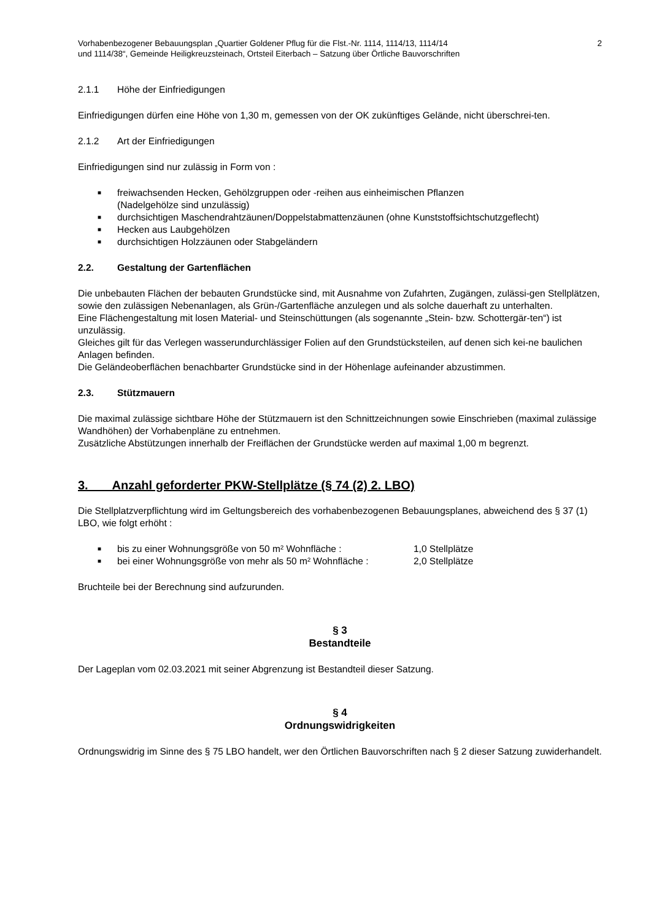Vorhabenbezogener Bebauungsplan „Quartier Goldener Pflug für die Flst.-Nr. 1114, 1114/13, 1114/14
und 1114/38“, Gemeinde Heiligkreuzsteinach, Ortsteil Eiterbach – Satzung über Örtliche Bauvorschriften
2
2.1.1 Höhe der Einfriedigungen
Einfriedigungen dürfen eine Höhe von 1,30 m, gemessen von der OK zukünftiges Gelände, nicht überschrei-ten.
2.1.2 Art der Einfriedigungen
Einfriedigungen sind nur zulässig in Form von :
■ freiwachsenden Hecken, Gehölzgruppen oder -reihen aus einheimischen Pflanzen
(Nadelgehölze sind unzulässig)
■ durchsichtigen Maschendrahtzäunen/Doppelstabmattenzäunen (ohne Kunststoffsichtschutzgeflecht)
■ Hecken aus Laubgehölzen
■ durchsichtigen Holzzäunen oder Stabgeländern
2.2. Gestaltung der Gartenflächen
Die unbebauten Flächen der bebauten Grundstücke sind, mit Ausnahme von Zufahrten, Zugängen, zulässi-gen Stellplätzen, sowie den zulässigen Nebenanlagen, als Grün-/Gartenfläche anzulegen und als solche dauerhaft zu unterhalten.
Eine Flächengestaltung mit losen Material- und Steinschüttungen (als sogenannte „Stein- bzw. Schottergär-ten“) ist unzulässig.
Gleiches gilt für das Verlegen wasserundurchlässiger Folien auf den Grundstücksteilen, auf denen sich kei-ne baulichen Anlagen befinden.
Die Geländeoberflächen benachbarter Grundstücke sind in der Höhenlage aufeinander abzustimmen.
2.3. Stützmauern
Die maximal zulässige sichtbare Höhe der Stützmauern ist den Schnittzeichnungen sowie Einschrieben (maximal zulässige Wandhöhen) der Vorhabenpläne zu entnehmen.
Zusätzliche Abstützungen innerhalb der Freiflächen der Grundstücke werden auf maximal 1,00 m begrenzt.
3. Anzahl geforderter PKW-Stellplätze (§ 74 (2) 2. LBO)
Die Stellplatzverpflichtung wird im Geltungsbereich des vorhabenbezogenen Bebauungsplanes, abweichend des § 37 (1) LBO, wie folgt erhöht :
■ bis zu einer Wohnungsgröße von 50 m² Wohnfläche : 1,0 Stellplätze
■ bei einer Wohnungsgröße von mehr als 50 m² Wohnfläche : 2,0 Stellplätze
Bruchteile bei der Berechnung sind aufzurunden.
§ 3
Bestandteile
Der Lageplan vom 02.03.2021 mit seiner Abgrenzung ist Bestandteil dieser Satzung.
§ 4
Ordnungswidrigkeiten
Ordnungswidrig im Sinne des § 75 LBO handelt, wer den Örtlichen Bauvorschriften nach § 2 dieser Satzung zuwiderhandelt.